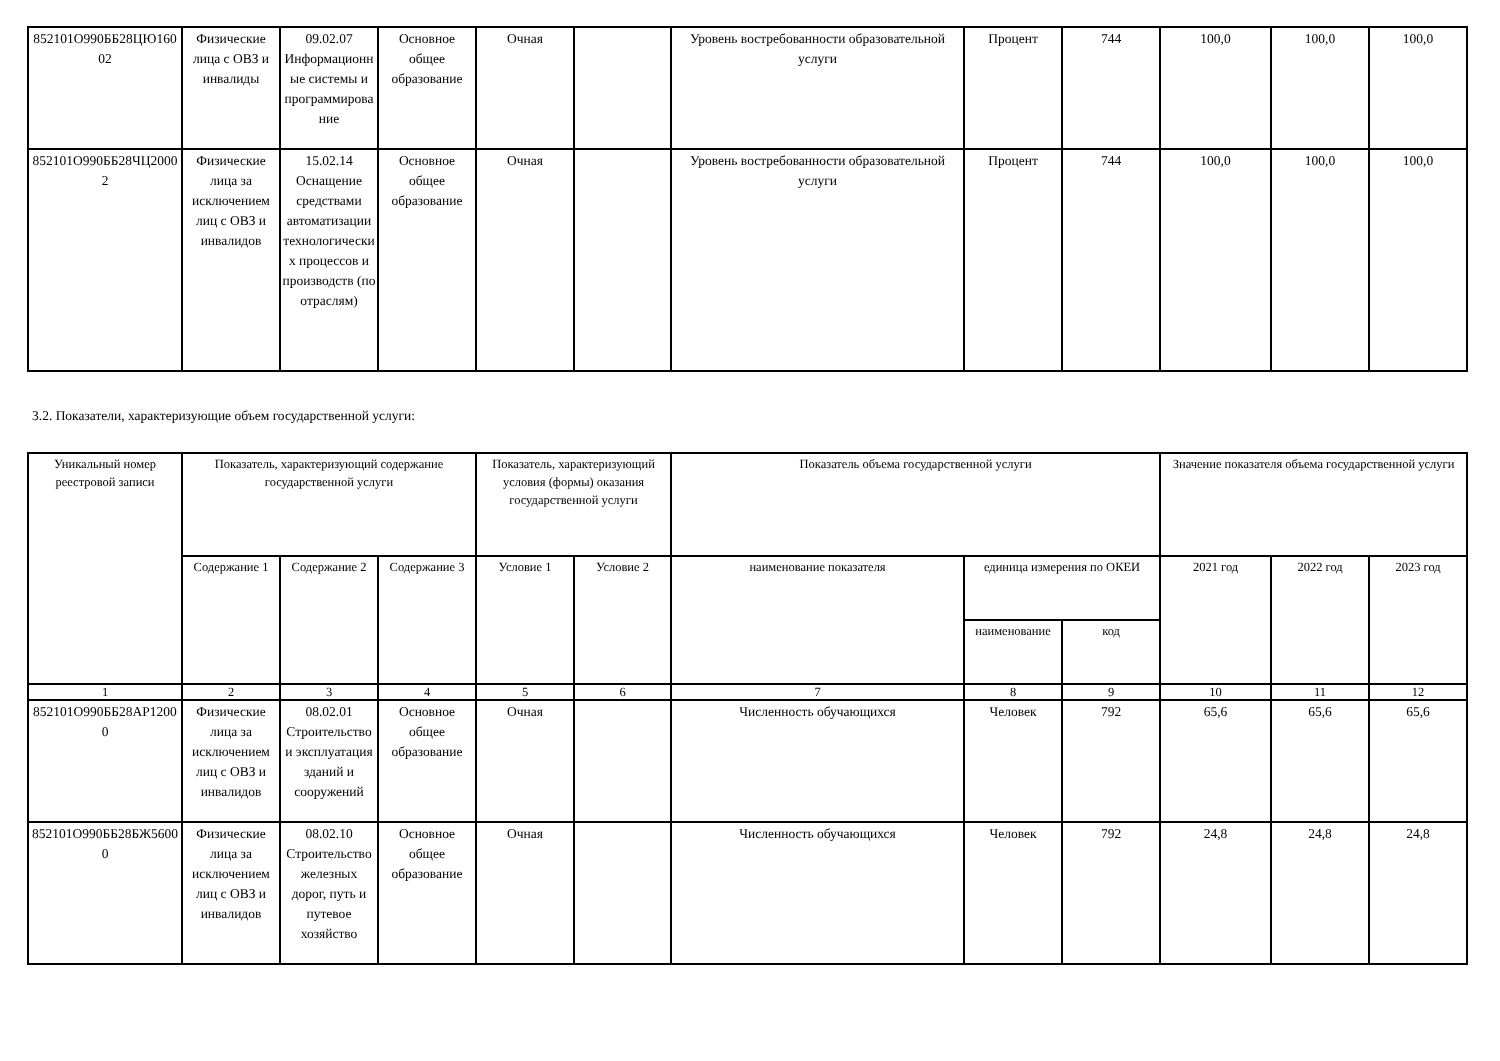| 852101О990ББ28ЦЮ16002 | Физические лица с ОВЗ и инвалиды | 09.02.07 Информационные системы и программирование | Основное общее образование | Очная | | Уровень востребованности образовательной услуги | Процент | 744 | 100,0 | 100,0 | 100,0 |
| 852101О990ББ28ЧЦ20002 | Физические лица за исключением лиц с ОВЗ и инвалидов | 15.02.14 Оснащение средствами автоматизации технологических процессов и производств (по отраслям) | Основное общее образование | Очная | | Уровень востребованности образовательной услуги | Процент | 744 | 100,0 | 100,0 | 100,0 |
3.2. Показатели, характеризующие объем государственной услуги:
| Уникальный номер реестровой записи | Показатель, характеризующий содержание государственной услуги | | | Показатель, характеризующий условия (формы) оказания государственной услуги | | Показатель объема государственной услуги | | | Значение показателя объема государственной услуги | | |
| --- | --- | --- | --- | --- | --- | --- | --- | --- | --- | --- | --- |
| | Содержание 1 | Содержание 2 | Содержание 3 | Условие 1 | Условие 2 | наименование показателя | единица измерения по ОКЕИ | | 2021 год | 2022 год | 2023 год |
| | | | | | | | наименование | код | | | |
| 1 | 2 | 3 | 4 | 5 | 6 | 7 | 8 | 9 | 10 | 11 | 12 |
| 852101О990ББ28АР12000 | Физические лица за исключением лиц с ОВЗ и инвалидов | 08.02.01 Строительство и эксплуатация зданий и сооружений | Основное общее образование | Очная | | Численность обучающихся | Человек | 792 | 65,6 | 65,6 | 65,6 |
| 852101О990ББ28БЖ56000 | Физические лица за исключением лиц с ОВЗ и инвалидов | 08.02.10 Строительство железных дорог, путь и путевое хозяйство | Основное общее образование | Очная | | Численность обучающихся | Человек | 792 | 24,8 | 24,8 | 24,8 |